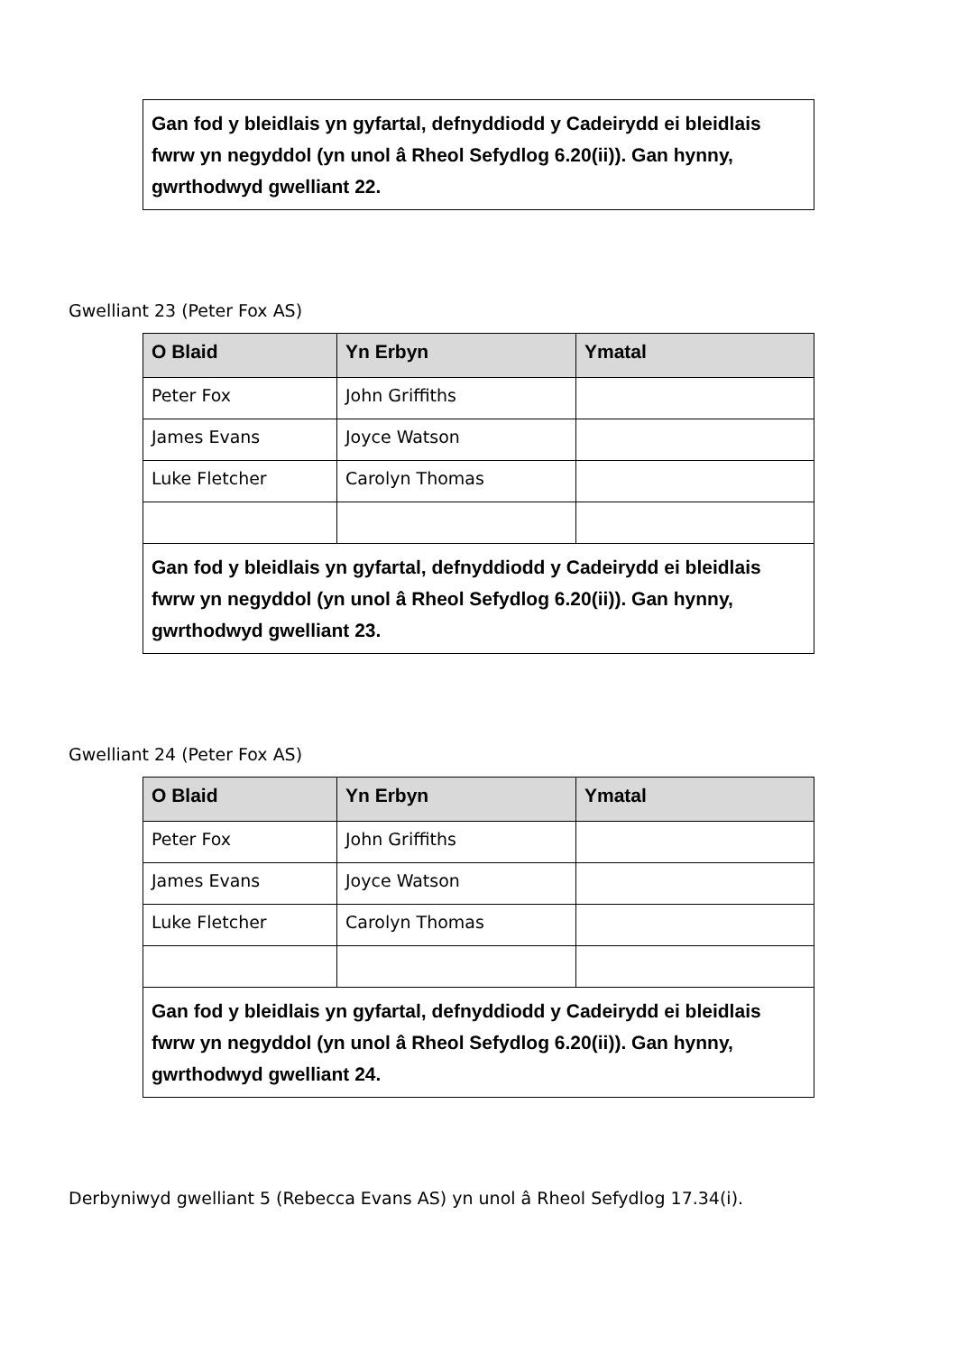| Gan fod y bleidlais yn gyfartal, defnyddiodd y Cadeirydd ei bleidlais fwrw yn negyddol (yn unol â Rheol Sefydlog 6.20(ii)). Gan hynny, gwrthodwyd gwelliant 22. |
Gwelliant 23 (Peter Fox AS)
| O Blaid | Yn Erbyn | Ymatal |
| --- | --- | --- |
| Peter Fox | John Griffiths | |
| James Evans | Joyce Watson | |
| Luke Fletcher | Carolyn Thomas | |
| Gan fod y bleidlais yn gyfartal, defnyddiodd y Cadeirydd ei bleidlais fwrw yn negyddol (yn unol â Rheol Sefydlog 6.20(ii)). Gan hynny, gwrthodwyd gwelliant 23. | | |
Gwelliant 24 (Peter Fox AS)
| O Blaid | Yn Erbyn | Ymatal |
| --- | --- | --- |
| Peter Fox | John Griffiths | |
| James Evans | Joyce Watson | |
| Luke Fletcher | Carolyn Thomas | |
| Gan fod y bleidlais yn gyfartal, defnyddiodd y Cadeirydd ei bleidlais fwrw yn negyddol (yn unol â Rheol Sefydlog 6.20(ii)). Gan hynny, gwrthodwyd gwelliant 24. | | |
Derbyniwyd gwelliant 5 (Rebecca Evans AS) yn unol â Rheol Sefydlog 17.34(i).